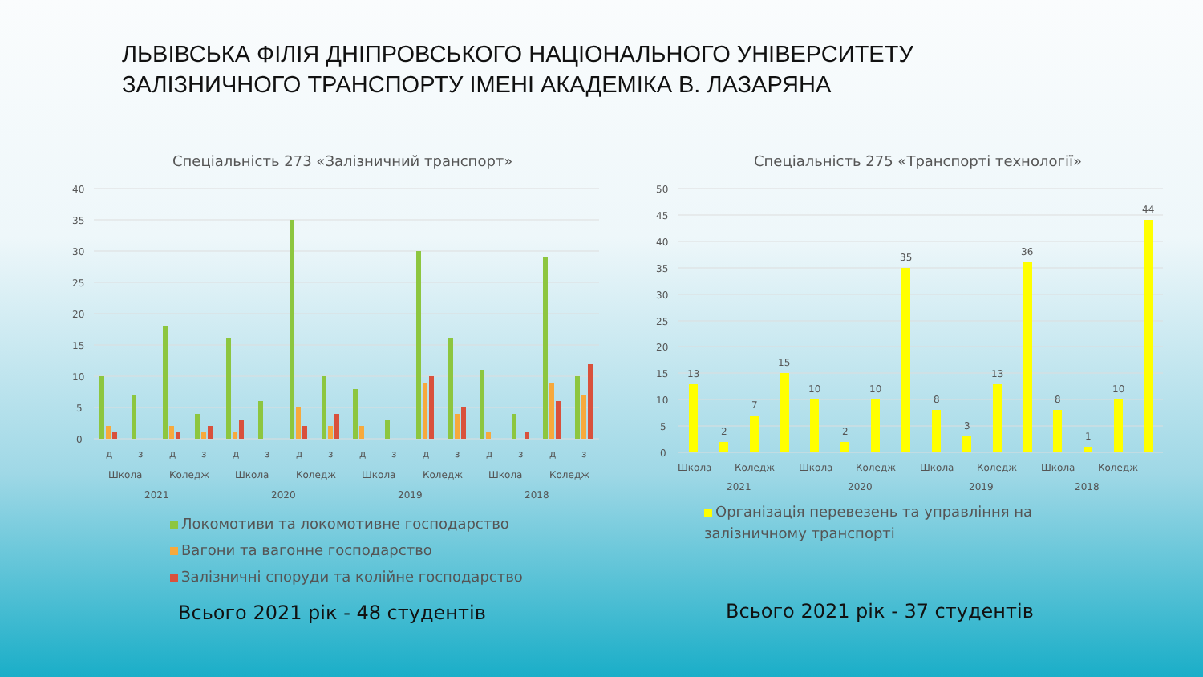ЛЬВІВСЬКА ФІЛІЯ ДНІПРОВСЬКОГО НАЦІОНАЛЬНОГО УНІВЕРСИТЕТУ
ЗАЛІЗНИЧНОГО ТРАНСПОРТУ ІМЕНІ АКАДЕМІКА В. ЛАЗАРЯНА
Спеціальність 273 «Залізничний транспорт»
Спеціальність 275 «Транспорті технології»
40
35
30
25
20
15
10
5
0
д
з
д
з
д
з
д
з
д
з
д
з
д
з
д
з
Школа
Коледж
Школа
Коледж
Школа
Коледж
Школа
Коледж
2021
2020
2019
2018
50
45
40
35
30
25
20
15
10
5
0
13
2
7
15
10
2
10
35
8
3
13
36
8
1
10
44
Школа
Коледж
Школа
Коледж
Школа
Коледж
Школа
Коледж
2021
2020
2019
2018
Локомотиви та локомотивне господарство
Вагони та вагонне господарство
Залізничні споруди та колійне господарство
Організація перевезень та управління на залізничному транспорті
Всього 2021 рік - 48 студентів Всього 2021 рік - 37 студентів